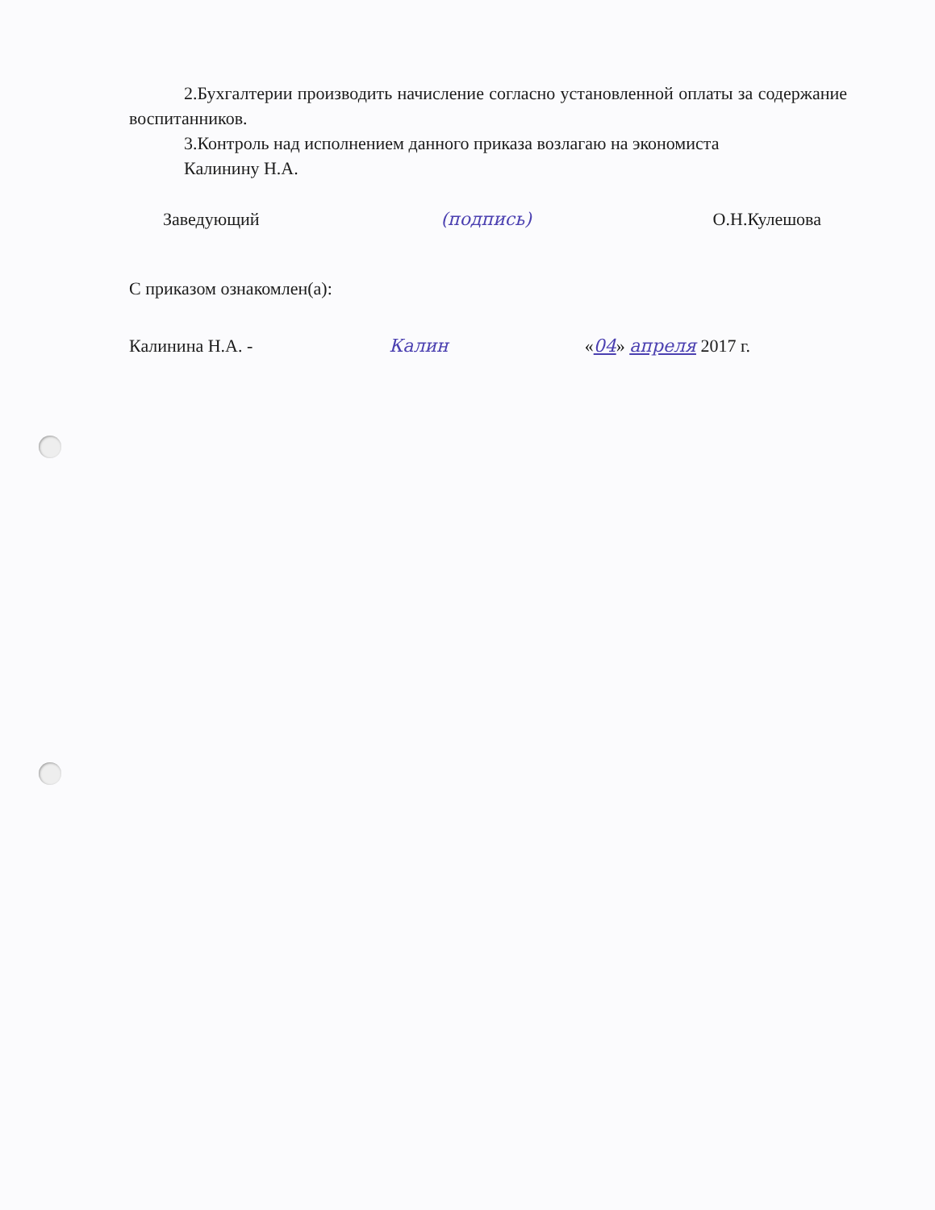2.Бухгалтерии производить начисление согласно установленной оплаты за содержание воспитанников.
3.Контроль над исполнением данного приказа возлагаю на экономиста
Калинину Н.А.
Заведующий (подпись) О.Н.Кулешова
С приказом ознакомлен(а):
Калинина Н.А. - Калин «04» апреля 2017 г.